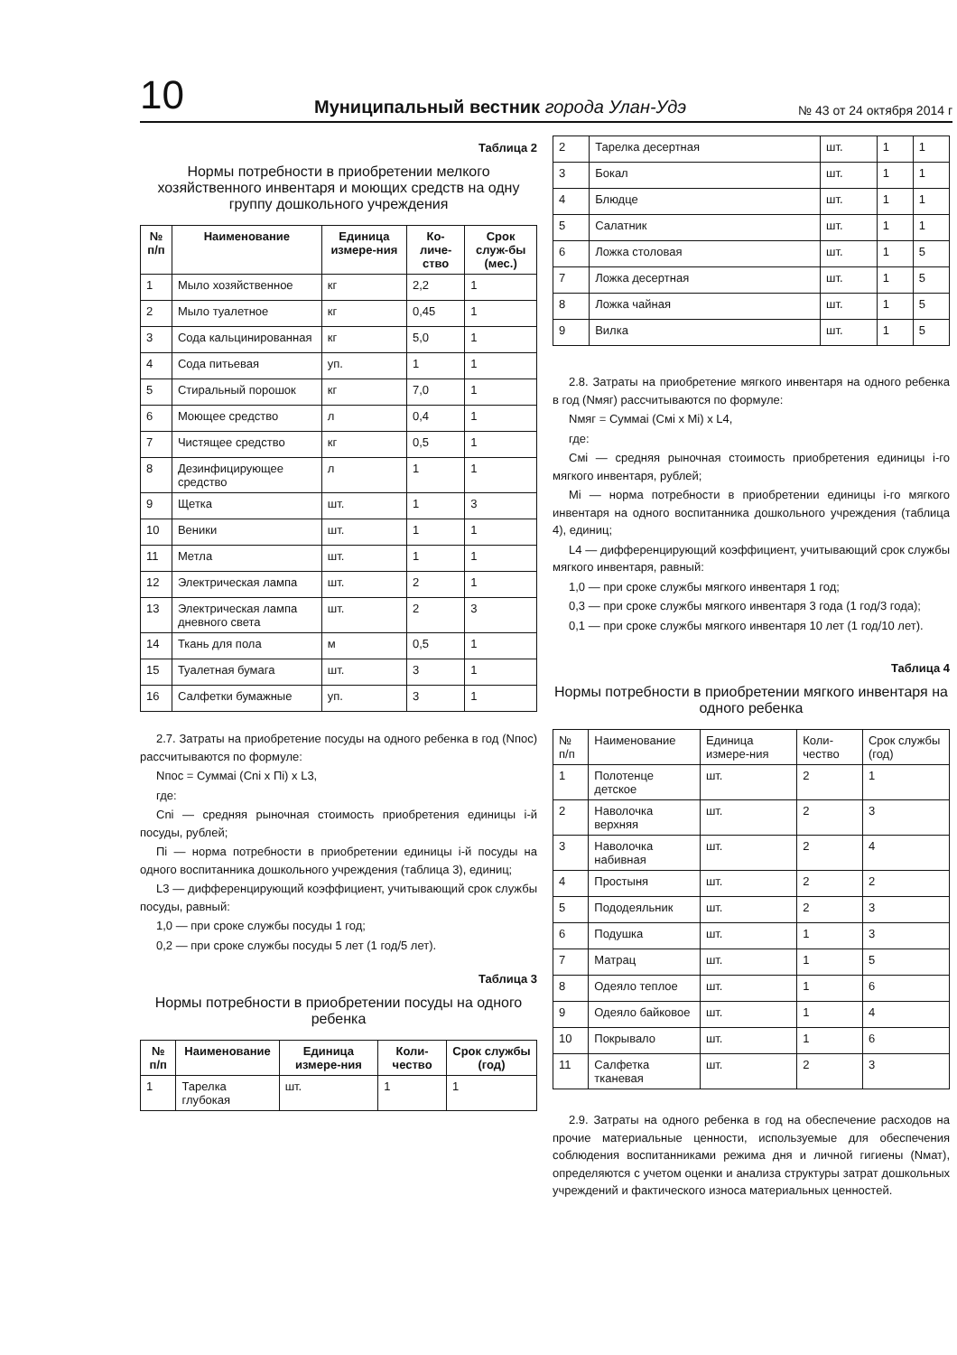10 Муниципальный вестник города Улан-Удэ № 43 от 24 октября 2014 г
Таблица 2
Нормы потребности в приобретении мелкого хозяйственного инвентаря и моющих средств на одну группу дошкольного учреждения
| № п/п | Наименование | Единица измере-ния | Ко-личе-ство | Срок служ-бы (мес.) |
| --- | --- | --- | --- | --- |
| 1 | Мыло хозяйственное | кг | 2,2 | 1 |
| 2 | Мыло туалетное | кг | 0,45 | 1 |
| 3 | Сода кальцинированная | кг | 5,0 | 1 |
| 4 | Сода питьевая | уп. | 1 | 1 |
| 5 | Стиральный порошок | кг | 7,0 | 1 |
| 6 | Моющее средство | л | 0,4 | 1 |
| 7 | Чистящее средство | кг | 0,5 | 1 |
| 8 | Дезинфицирующее средство | л | 1 | 1 |
| 9 | Щетка | шт. | 1 | 3 |
| 10 | Веники | шт. | 1 | 1 |
| 11 | Метла | шт. | 1 | 1 |
| 12 | Электрическая лампа | шт. | 2 | 1 |
| 13 | Электрическая лампа дневного света | шт. | 2 | 3 |
| 14 | Ткань для пола | м | 0,5 | 1 |
| 15 | Туалетная бумага | шт. | 3 | 1 |
| 16 | Салфетки бумажные | уп. | 3 | 1 |
2.7. Затраты на приобретение посуды на одного ребенка в год (Nпос) рассчитываются по формуле:
Nпос = Суммаi (Сni x Пi) x L3,
где:
Сni — средняя рыночная стоимость приобретения единицы i-й посуды, рублей;
Пi — норма потребности в приобретении единицы i-й посуды на одного воспитанника дошкольного учреждения (таблица 3), единиц;
L3 — дифференцирующий коэффициент, учитывающий срок службы посуды, равный:
1,0 — при сроке службы посуды 1 год;
0,2 — при сроке службы посуды 5 лет (1 год/5 лет).
Таблица 3
Нормы потребности в приобретении посуды на одного ребенка
| № п/п | Наименование | Единица измере-ния | Коли-чество | Срок службы (год) |
| --- | --- | --- | --- | --- |
| 1 | Тарелка глубокая | шт. | 1 | 1 |
| 2 | Тарелка десертная | шт. | 1 | 1 |
| 3 | Бокал | шт. | 1 | 1 |
| 4 | Блюдце | шт. | 1 | 1 |
| 5 | Салатник | шт. | 1 | 1 |
| 6 | Ложка столовая | шт. | 1 | 5 |
| 7 | Ложка десертная | шт. | 1 | 5 |
| 8 | Ложка чайная | шт. | 1 | 5 |
| 9 | Вилка | шт. | 1 | 5 |
2.8. Затраты на приобретение мягкого инвентаря на одного ребенка в год (Nмяг) рассчитываются по формуле:
Nмяг = Суммаi (Смi x Мi) x L4,
где:
Смi — средняя рыночная стоимость приобретения единицы i-го мягкого инвентаря, рублей;
Мi — норма потребности в приобретении единицы i-го мягкого инвентаря на одного воспитанника дошкольного учреждения (таблица 4), единиц;
L4 — дифференцирующий коэффициент, учитывающий срок службы мягкого инвентаря, равный:
1,0 — при сроке службы мягкого инвентаря 1 год;
0,3 — при сроке службы мягкого инвентаря 3 года (1 год/3 года);
0,1 — при сроке службы мягкого инвентаря 10 лет (1 год/10 лет).
Таблица 4
Нормы потребности в приобретении мягкого инвентаря на одного ребенка
| № п/п | Наименование | Единица измере-ния | Коли-чество | Срок службы (год) |
| 1 | Полотенце детское | шт. | 2 | 1 |
| 2 | Наволочка верхняя | шт. | 2 | 3 |
| 3 | Наволочка набивная | шт. | 2 | 4 |
| 4 | Простыня | шт. | 2 | 2 |
| 5 | Пододеяльник | шт. | 2 | 3 |
| 6 | Подушка | шт. | 1 | 3 |
| 7 | Матрац | шт. | 1 | 5 |
| 8 | Одеяло теплое | шт. | 1 | 6 |
| 9 | Одеяло байковое | шт. | 1 | 4 |
| 10 | Покрывало | шт. | 1 | 6 |
| 11 | Салфетка тканевая | шт. | 2 | 3 |
2.9. Затраты на одного ребенка в год на обеспечение расходов на прочие материальные ценности, используемые для обеспечения соблюдения воспитанниками режима дня и личной гигиены (Nмат), определяются с учетом оценки и анализа структуры затрат дошкольных учреждений и фактического износа материальных ценностей.